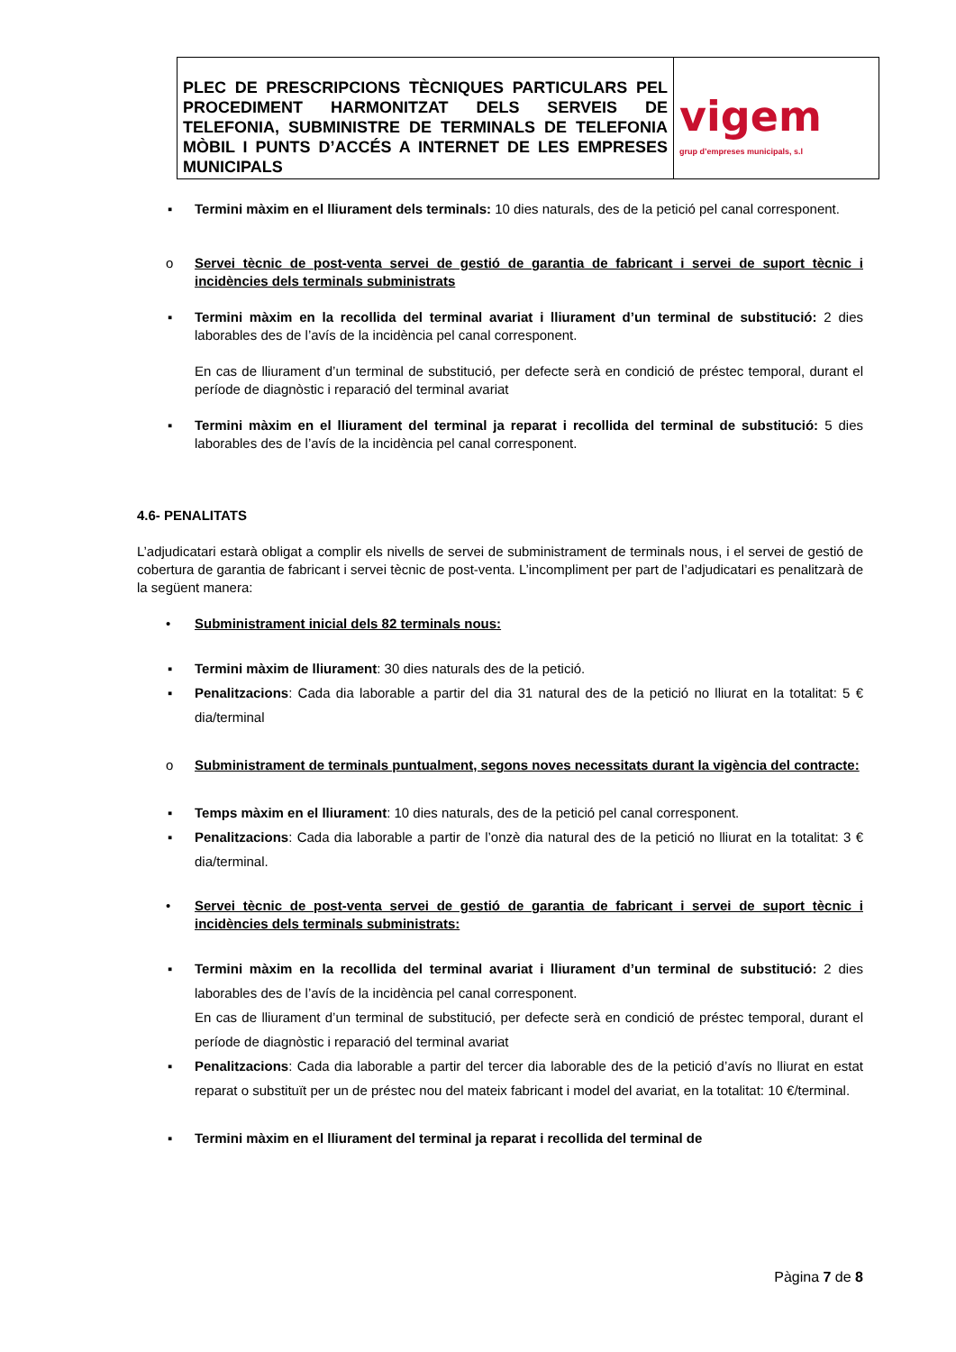| PLEC DE PRESCRIPCIONS TÈCNIQUES PARTICULARS PEL PROCEDIMENT HARMONITZAT DELS SERVEIS DE TELEFONIA, SUBMINISTRE DE TERMINALS DE TELEFONIA MÒBIL I PUNTS D’ACCÉS A INTERNET DE LES EMPRESES MUNICIPALS | vigem grup d’empreses municipals, s.l |
▪ Termini màxim en el lliurament dels terminals: 10 dies naturals, des de la petició pel canal corresponent.
o Servei tècnic de post-venta servei de gestió de garantia de fabricant i servei de suport tècnic i incidències dels terminals subministrats
▪ Termini màxim en la recollida del terminal avariat i lliurament d’un terminal de substitució: 2 dies laborables des de l’avís de la incidència pel canal corresponent.
En cas de lliurament d’un terminal de substitució, per defecte serà en condició de préstec temporal, durant el període de diagnòstic i reparació del terminal avariat
▪ Termini màxim en el lliurament del terminal ja reparat i recollida del terminal de substitució: 5 dies laborables des de l’avís de la incidència pel canal corresponent.
4.6- PENALITATS
L’adjudicatari estarà obligat a complir els nivells de servei de subministrament de terminals nous, i el servei de gestió de cobertura de garantia de fabricant i servei tècnic de post-venta. L’incompliment per part de l’adjudicatari es penalitzarà de la següent manera:
• Subministrament inicial dels 82 terminals nous:
▪ Termini màxim de lliurament: 30 dies naturals des de la petició.
▪ Penalitzacions: Cada dia laborable a partir del dia 31 natural des de la petició no lliurat en la totalitat: 5 € dia/terminal
o Subministrament de terminals puntualment, segons noves necessitats durant la vigència del contracte:
▪ Temps màxim en el lliurament: 10 dies naturals, des de la petició pel canal corresponent.
▪ Penalitzacions: Cada dia laborable a partir de l’onzè dia natural des de la petició no lliurat en la totalitat: 3 € dia/terminal.
• Servei tècnic de post-venta servei de gestió de garantia de fabricant i servei de suport tècnic i incidències dels terminals subministrats:
▪ Termini màxim en la recollida del terminal avariat i lliurament d’un terminal de substitució: 2 dies laborables des de l’avís de la incidència pel canal corresponent.
En cas de lliurament d’un terminal de substitució, per defecte serà en condició de préstec temporal, durant el període de diagnòstic i reparació del terminal avariat
▪ Penalitzacions: Cada dia laborable a partir del tercer dia laborable des de la petició d’avís no lliurat en estat reparat o substituït per un de préstec nou del mateix fabricant i model del avariat, en la totalitat: 10 €/terminal.
▪ Termini màxim en el lliurament del terminal ja reparat i recollida del terminal de
Pàgina 7 de 8